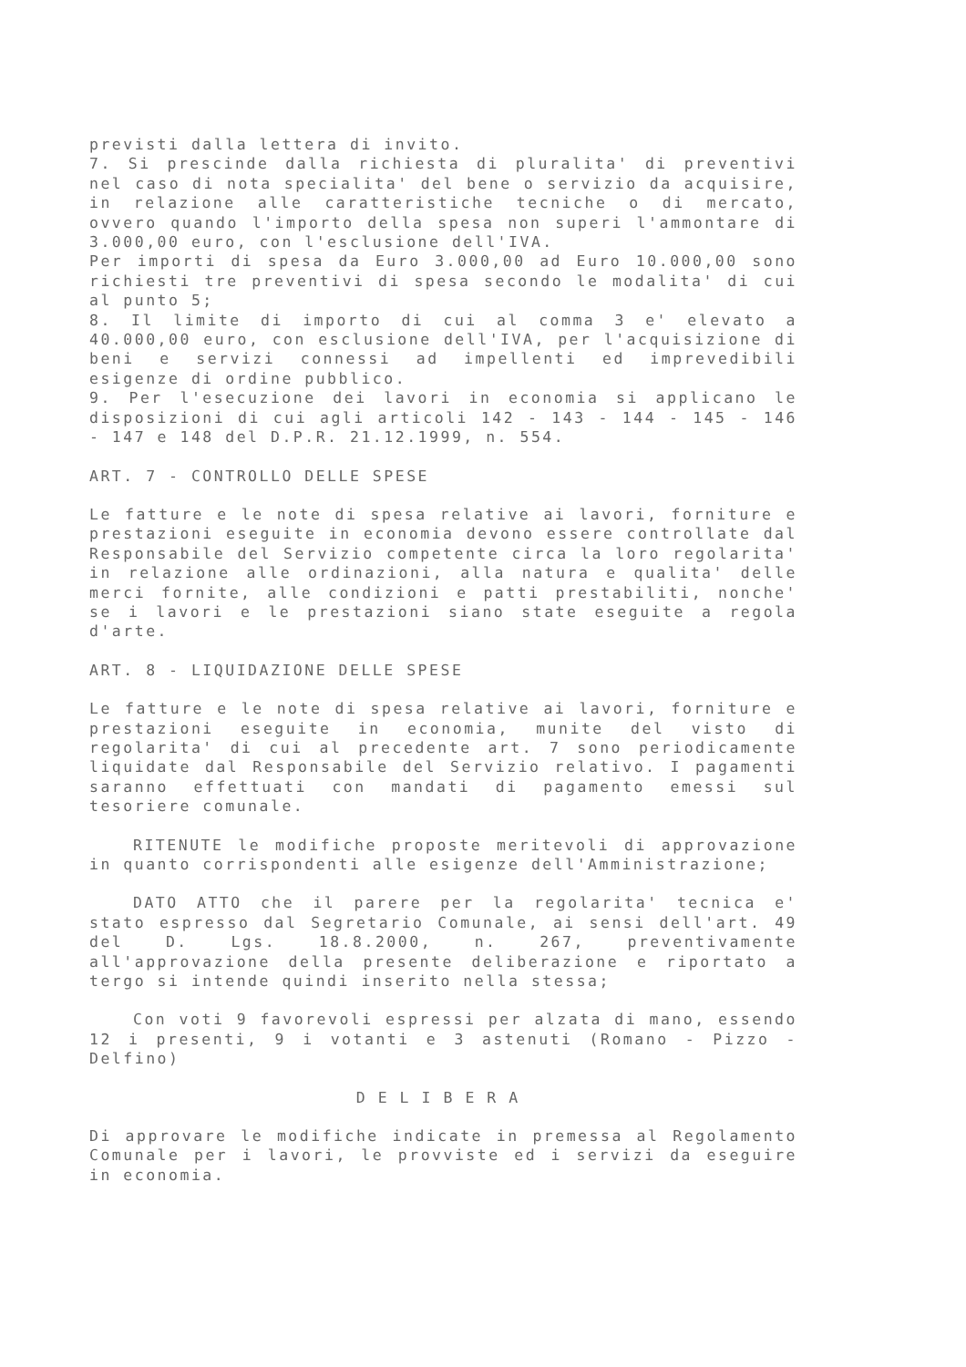previsti dalla lettera di invito.
7. Si prescinde dalla richiesta di pluralita' di preventivi nel caso di nota specialita' del bene o servizio da acquisire, in relazione alle caratteristiche tecniche o di mercato, ovvero quando l'importo della spesa non superi l'ammontare di 3.000,00 euro, con l'esclusione dell'IVA.
Per importi di spesa da Euro 3.000,00 ad Euro 10.000,00 sono richiesti tre preventivi di spesa secondo le modalita' di cui al punto 5;
8. Il limite di importo di cui al comma 3 e' elevato a 40.000,00 euro, con esclusione dell'IVA, per l'acquisizione di beni e servizi connessi ad impellenti ed imprevedibili esigenze di ordine pubblico.
9. Per l'esecuzione dei lavori in economia si applicano le disposizioni di cui agli articoli 142 - 143 - 144 - 145 - 146 - 147 e 148 del D.P.R. 21.12.1999, n. 554.
ART. 7 - CONTROLLO DELLE SPESE
Le fatture e le note di spesa relative ai lavori, forniture e prestazioni eseguite in economia devono essere controllate dal Responsabile del Servizio competente circa la loro regolarita' in relazione alle ordinazioni, alla natura e qualita' delle merci fornite, alle condizioni e patti prestabiliti, nonche' se i lavori e le prestazioni siano state eseguite a regola d'arte.
ART. 8 - LIQUIDAZIONE DELLE SPESE
Le fatture e le note di spesa relative ai lavori, forniture e prestazioni eseguite in economia, munite del visto di regolarita' di cui al precedente art. 7 sono periodicamente liquidate dal Responsabile del Servizio relativo. I pagamenti saranno effettuati con mandati di pagamento emessi sul tesoriere comunale.
RITENUTE le modifiche proposte meritevoli di approvazione in quanto corrispondenti alle esigenze dell'Amministrazione;
DATO ATTO che il parere per la regolarita' tecnica e' stato espresso dal Segretario Comunale, ai sensi dell'art. 49 del D. Lgs. 18.8.2000, n. 267, preventivamente all'approvazione della presente deliberazione e riportato a tergo si intende quindi inserito nella stessa;
Con voti 9 favorevoli espressi per alzata di mano, essendo 12 i presenti, 9 i votanti e 3 astenuti (Romano - Pizzo - Delfino)
DELIBERA
Di approvare le modifiche indicate in premessa al Regolamento Comunale per i lavori, le provviste ed i servizi da eseguire in economia.